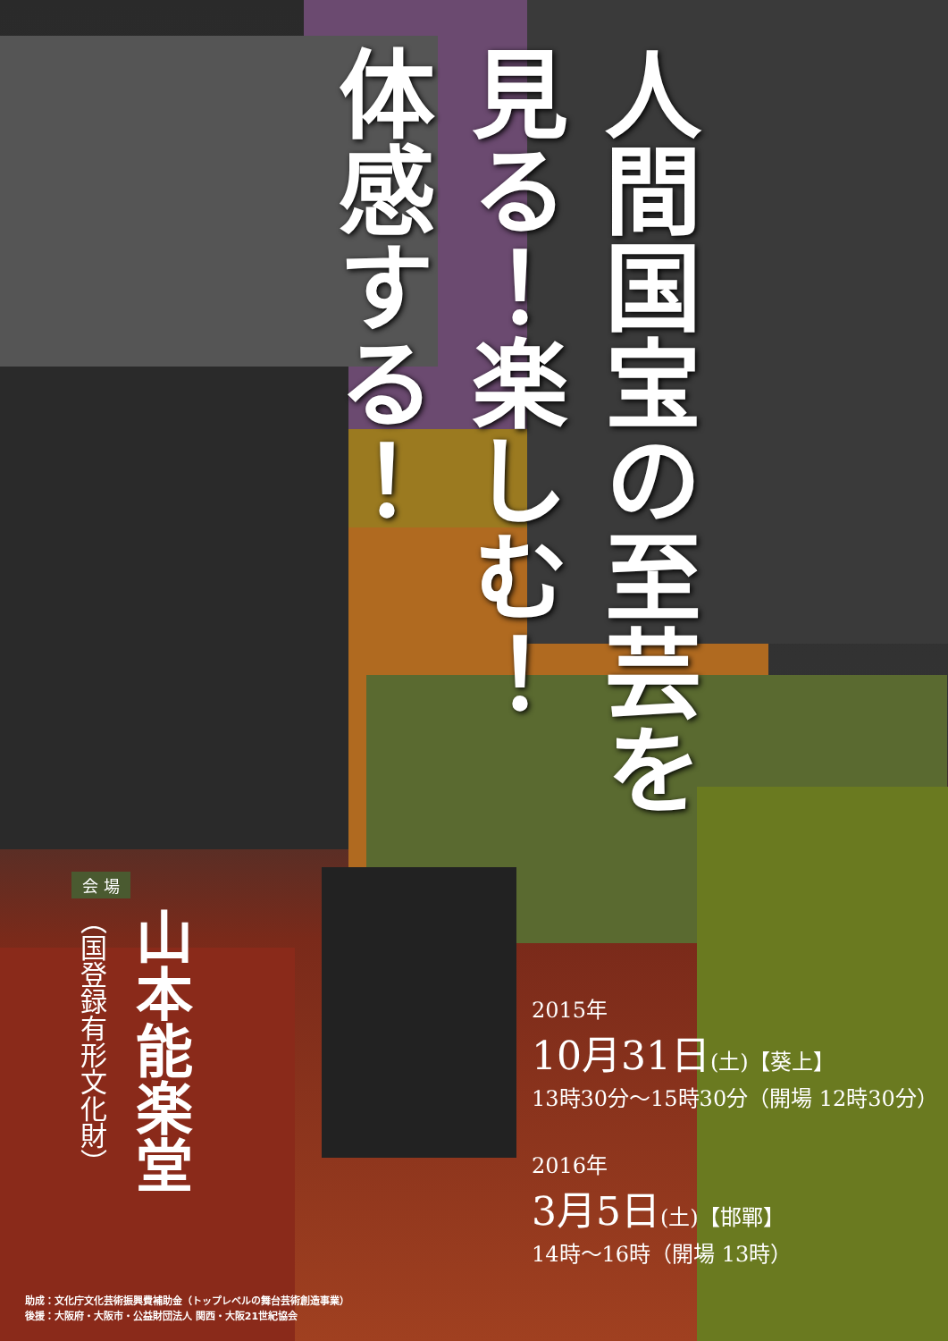人間国宝の至芸を
見る！楽しむ！
体感する！
会 場
山本能楽堂
（国登録有形文化財）
2015年
10月31日(土)【葵上】
13時30分〜15時30分（開場 12時30分）
2016年
3月5日(土)【邯鄲】
14時〜16時（開場 13時）
助成：文化庁文化芸術振興費補助金（トップレベルの舞台芸術創造事業）
後援：大阪府・大阪市・公益財団法人 関西・大阪21世紀協会